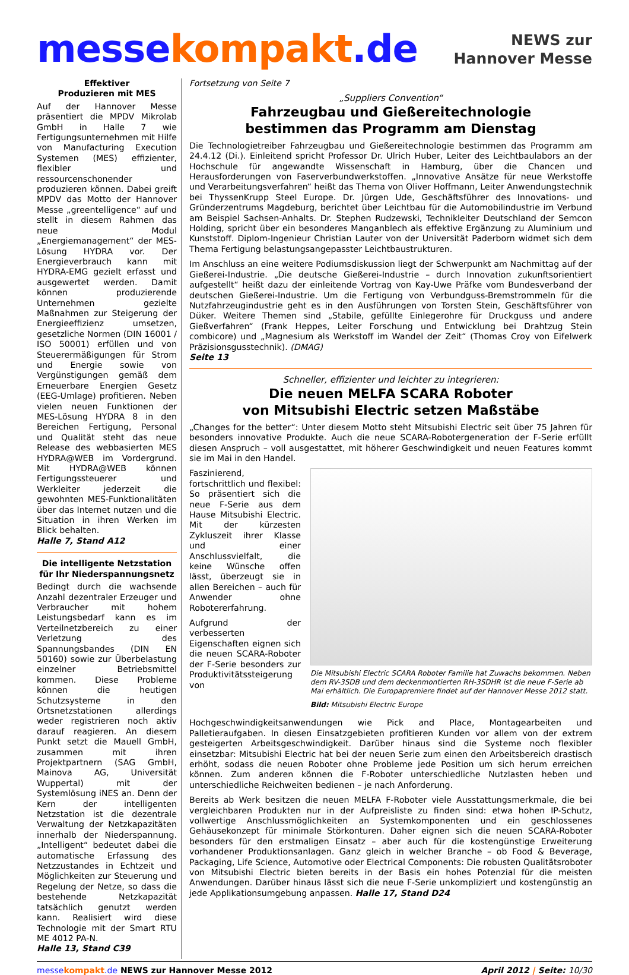messe kompakt.de
NEWS zur
Hannover Messe
Effektiver
Produzieren mit MES
Auf der Hannover Messe präsentiert die MPDV Mikrolab GmbH in Halle 7 wie Fertigungsunternehmen mit Hilfe von Manufacturing Execution Systemen (MES) effizienter, flexibler und ressourcenschonender produzieren können. Dabei greift MPDV das Motto der Hannover Messe „greentelligence“ auf und stellt in diesem Rahmen das neue Modul „Energiemanagement“ der MES-Lösung HYDRA vor. Der Energieverbrauch kann mit HYDRA-EMG gezielt erfasst und ausgewertet werden. Damit können produzierende Unternehmen gezielte Maßnahmen zur Steigerung der Energieeffizienz umsetzen, gesetzliche Normen (DIN 16001 / ISO 50001) erfüllen und von Steuerermäßigungen für Strom und Energie sowie von Vergünstigungen gemäß dem Erneuerbare Energien Gesetz (EEG-Umlage) profitieren. Neben vielen neuen Funktionen der MES-Lösung HYDRA 8 in den Bereichen Fertigung, Personal und Qualität steht das neue Release des webbasierten MES HYDRA@WEB im Vordergrund. Mit HYDRA@WEB können Fertigungssteuerer und Werkleiter jederzeit die gewohnten MES-Funktionalitäten über das Internet nutzen und die Situation in ihren Werken im Blick behalten.
Halle 7, Stand A12
Die intelligente Netzstation
für Ihr Niederspannungsnetz
Bedingt durch die wachsende Anzahl dezentraler Erzeuger und Verbraucher mit hohem Leistungsbedarf kann es im Verteilnetzbereich zu einer Verletzung des Spannungsbandes (DIN EN 50160) sowie zur Überbelastung einzelner Betriebsmittel kommen. Diese Probleme können die heutigen Schutzsysteme in den Ortsnetzstationen allerdings weder registrieren noch aktiv darauf reagieren. An diesem Punkt setzt die Mauell GmbH, zusammen mit ihren Projektpartnern (SAG GmbH, Mainova AG, Universität Wuppertal) mit der Systemlösung iNES an. Denn der Kern der intelligenten Netzstation ist die dezentrale Verwaltung der Netzkapazitäten innerhalb der Niederspannung. „Intelligent“ bedeutet dabei die automatische Erfassung des Netzzustandes in Echtzeit und Möglichkeiten zur Steuerung und Regelung der Netze, so dass die bestehende Netzkapazität tatsächlich genutzt werden kann. Realisiert wird diese Technologie mit der Smart RTU ME 4012 PA-N.
Halle 13, Stand C39
Fortsetzung von Seite 7
„Suppliers Convention“
Fahrzeugbau und Gießereitechnologie
bestimmen das Programm am Dienstag
Die Technologietreiber Fahrzeugbau und Gießereitechnologie bestimmen das Programm am 24.4.12 (Di.). Einleitend spricht Professor Dr. Ulrich Huber, Leiter des Leichtbaulabors an der Hochschule für angewandte Wissenschaft in Hamburg, über die Chancen und Herausforderungen von Faserverbundwerkstoffen. „Innovative Ansätze für neue Werkstoffe und Verarbeitungsverfahren“ heißt das Thema von Oliver Hoffmann, Leiter Anwendungstechnik bei ThyssenKrupp Steel Europe. Dr. Jürgen Ude, Geschäftsführer des Innovations- und Gründerzentrums Magdeburg, berichtet über Leichtbau für die Automobilindustrie im Verbund am Beispiel Sachsen-Anhalts. Dr. Stephen Rudzewski, Technikleiter Deutschland der Semcon Holding, spricht über ein besonderes Manganblech als effektive Ergänzung zu Aluminium und Kunststoff. Diplom-Ingenieur Christian Lauter von der Universität Paderborn widmet sich dem Thema Fertigung belastungsangepasster Leichtbaustrukturen.
Im Anschluss an eine weitere Podiumsdiskussion liegt der Schwerpunkt am Nachmittag auf der Gießerei-Industrie. „Die deutsche Gießerei-Industrie – durch Innovation zukunftsorientiert aufgestellt“ heißt dazu der einleitende Vortrag von Kay-Uwe Präfke vom Bundesverband der deutschen Gießerei-Industrie. Um die Fertigung von Verbundguss-Bremstrommeln für die Nutzfahrzeugindustrie geht es in den Ausführungen von Torsten Stein, Geschäftsführer von Düker. Weitere Themen sind „Stabile, gefüllte Einlegerohre für Druckguss und andere Gießverfahren“ (Frank Heppes, Leiter Forschung und Entwicklung bei Drahtzug Stein combicore) und „Magnesium als Werkstoff im Wandel der Zeit“ (Thomas Croy von Eifelwerk Präzisionsgusstechnik). (DMAG)
Seite 13
Schneller, effizienter und leichter zu integrieren:
Die neuen MELFA SCARA Roboter
von Mitsubishi Electric setzen Maßstäbe
„Changes for the better“: Unter diesem Motto steht Mitsubishi Electric seit über 75 Jahren für besonders innovative Produkte. Auch die neue SCARA-Robotergeneration der F-Serie erfüllt diesen Anspruch – voll ausgestattet, mit höherer Geschwindigkeit und neuen Features kommt sie im Mai in den Handel.
Die Mitsubishi Electric SCARA Roboter Familie hat Zuwachs bekommen. Neben dem RV-3SDB und dem deckenmontierten RH-3SDHR ist die neue F-Serie ab Mai erhältlich. Die Europapremiere findet auf der Hannover Messe 2012 statt.
Bild: Mitsubishi Electric Europe
Faszinierend, fortschrittlich und flexibel: So präsentiert sich die neue F-Serie aus dem Hause Mitsubishi Electric. Mit der kürzesten Zykluszeit ihrer Klasse und einer Anschlussvielfalt, die keine Wünsche offen lässt, überzeugt sie in allen Bereichen – auch für Anwender ohne Robotererfahrung.
Aufgrund der verbesserten Eigenschaften eignen sich die neuen SCARA-Roboter der F-Serie besonders zur Produktivitätssteigerung von Hochgeschwindigkeitsanwendungen wie Pick and Place, Montagearbeiten und Palletieraufgaben. In diesen Einsatzgebieten profitieren Kunden vor allem von der extrem gesteigerten Arbeitsgeschwindigkeit. Darüber hinaus sind die Systeme noch flexibler einsetzbar: Mitsubishi Electric hat bei der neuen Serie zum einen den Arbeitsbereich drastisch erhöht, sodass die neuen Roboter ohne Probleme jede Position um sich herum erreichen können. Zum anderen können die F-Roboter unterschiedliche Nutzlasten heben und unterschiedliche Reichweiten bedienen – je nach Anforderung.
Bereits ab Werk besitzen die neuen MELFA F-Roboter viele Ausstattungsmerkmale, die bei vergleichbaren Produkten nur in der Aufpreisliste zu finden sind: etwa hohen IP-Schutz, vollwertige Anschlussmöglichkeiten an Systemkomponenten und ein geschlossenes Gehäusekonzept für minimale Störkonturen. Daher eignen sich die neuen SCARA-Roboter besonders für den erstmaligen Einsatz – aber auch für die kostengünstige Erweiterung vorhandener Produktionsanlagen. Ganz gleich in welcher Branche – ob Food & Beverage, Packaging, Life Science, Automotive oder Electrical Components: Die robusten Qualitätsroboter von Mitsubishi Electric bieten bereits in der Basis ein hohes Potenzial für die meisten Anwendungen. Darüber hinaus lässt sich die neue F-Serie unkompliziert und kostengünstig an jede Applikationsumgebung anpassen. Halle 17, Stand D24
messe kompakt.de NEWS zur Hannover Messe 2012
April 2012 | Seite: 10/30